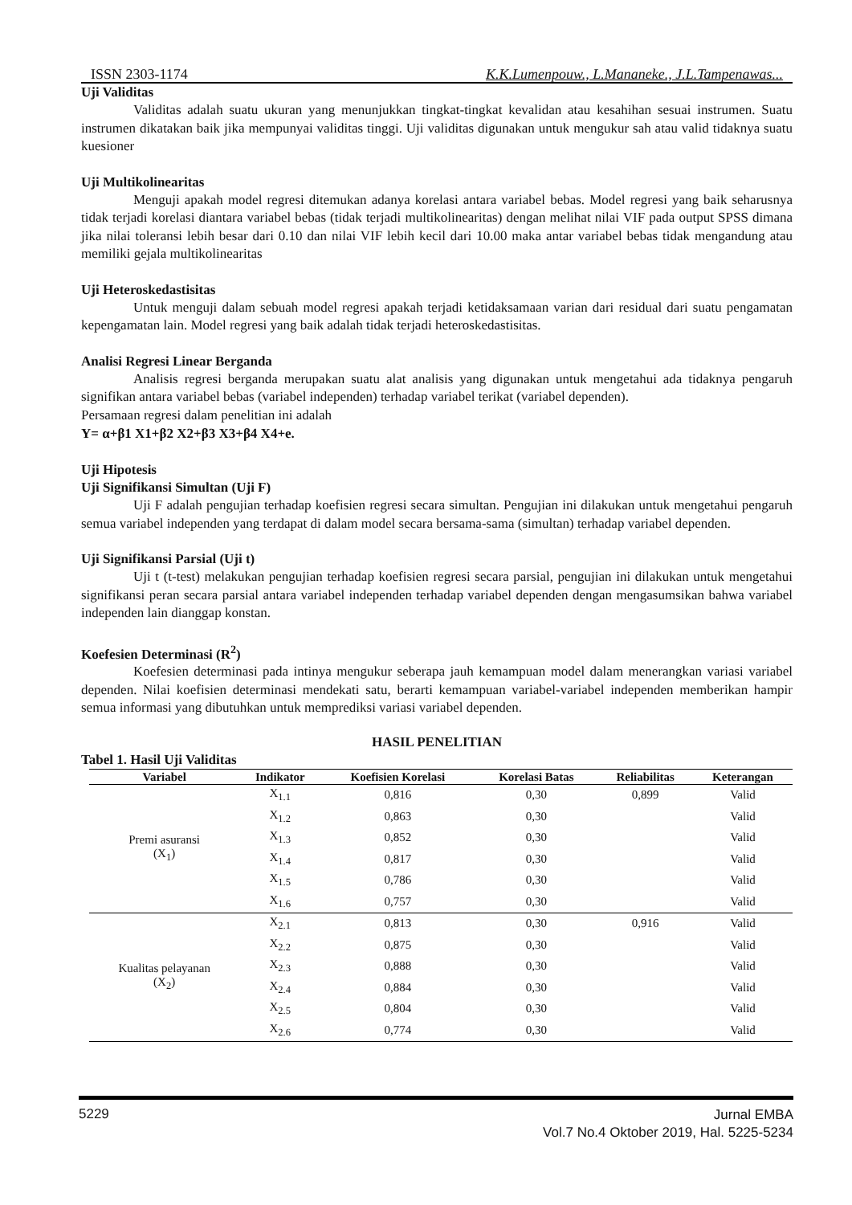ISSN 2303-1174 K.K.Lumenpouw., L.Mananeke., J.L.Tampenawas...
Uji Validitas
Validitas adalah suatu ukuran yang menunjukkan tingkat-tingkat kevalidan atau kesahihan sesuai instrumen. Suatu instrumen dikatakan baik jika mempunyai validitas tinggi. Uji validitas digunakan untuk mengukur sah atau valid tidaknya suatu kuesioner
Uji Multikolinearitas
Menguji apakah model regresi ditemukan adanya korelasi antara variabel bebas. Model regresi yang baik seharusnya tidak terjadi korelasi diantara variabel bebas (tidak terjadi multikolinearitas) dengan melihat nilai VIF pada output SPSS dimana jika nilai toleransi lebih besar dari 0.10 dan nilai VIF lebih kecil dari 10.00 maka antar variabel bebas tidak mengandung atau memiliki gejala multikolinearitas
Uji Heteroskedastisitas
Untuk menguji dalam sebuah model regresi apakah terjadi ketidaksamaan varian dari residual dari suatu pengamatan kepengamatan lain. Model regresi yang baik adalah tidak terjadi heteroskedastisitas.
Analisi Regresi Linear Berganda
Analisis regresi berganda merupakan suatu alat analisis yang digunakan untuk mengetahui ada tidaknya pengaruh signifikan antara variabel bebas (variabel independen) terhadap variabel terikat (variabel dependen).
Persamaan regresi dalam penelitian ini adalah
Y= α+β1 X1+β2 X2+β3 X3+β4 X4+e.
Uji Hipotesis
Uji Signifikansi Simultan (Uji F)
Uji F adalah pengujian terhadap koefisien regresi secara simultan. Pengujian ini dilakukan untuk mengetahui pengaruh semua variabel independen yang terdapat di dalam model secara bersama-sama (simultan) terhadap variabel dependen.
Uji Signifikansi Parsial (Uji t)
Uji t (t-test) melakukan pengujian terhadap koefisien regresi secara parsial, pengujian ini dilakukan untuk mengetahui signifikansi peran secara parsial antara variabel independen terhadap variabel dependen dengan mengasumsikan bahwa variabel independen lain dianggap konstan.
Koefesien Determinasi (R<sup>2</sup>)
Koefesien determinasi pada intinya mengukur seberapa jauh kemampuan model dalam menerangkan variasi variabel dependen. Nilai koefisien determinasi mendekati satu, berarti kemampuan variabel-variabel independen memberikan hampir semua informasi yang dibutuhkan untuk memprediksi variasi variabel dependen.
HASIL PENELITIAN
Tabel 1. Hasil Uji Validitas
| Variabel | Indikator | Koefisien Korelasi | Korelasi Batas | Reliabilitas | Keterangan |
| --- | --- | --- | --- | --- | --- |
| Premi asuransi (X<sub>1</sub>) | X<sub>1.1</sub> | 0,816 | 0,30 | 0,899 | Valid |
| | X<sub>1.2</sub> | 0,863 | 0,30 | | Valid |
| | X<sub>1.3</sub> | 0,852 | 0,30 | | Valid |
| | X<sub>1.4</sub> | 0,817 | 0,30 | | Valid |
| | X<sub>1.5</sub> | 0,786 | 0,30 | | Valid |
| | X<sub>1.6</sub> | 0,757 | 0,30 | | Valid |
| Kualitas pelayanan (X<sub>2</sub>) | X<sub>2.1</sub> | 0,813 | 0,30 | 0,916 | Valid |
| | X<sub>2.2</sub> | 0,875 | 0,30 | | Valid |
| | X<sub>2.3</sub> | 0,888 | 0,30 | | Valid |
| | X<sub>2.4</sub> | 0,884 | 0,30 | | Valid |
| | X<sub>2.5</sub> | 0,804 | 0,30 | | Valid |
| | X<sub>2.6</sub> | 0,774 | 0,30 | | Valid |
5229
Jurnal EMBA
Vol.7 No.4 Oktober 2019, Hal. 5225-5234